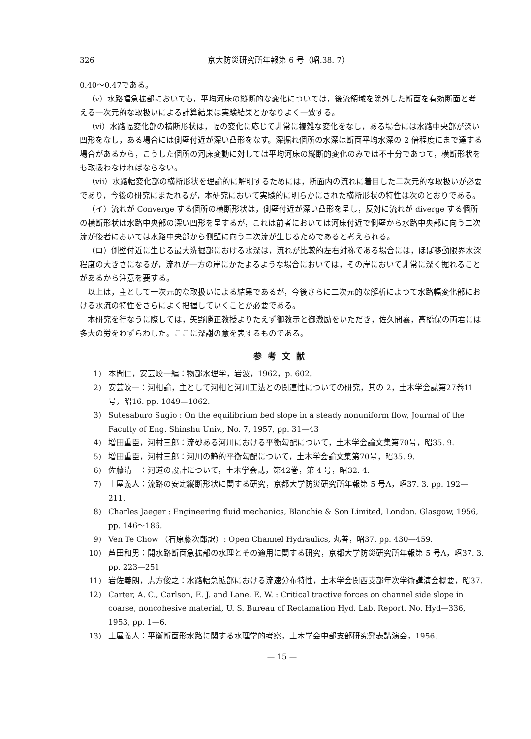326 京大防災研究所年報第 6 号（昭.38. 7）
0.40〜0.47である。
（v）水路幅急拡部においても，平均河床の縦断的な変化については，後流領域を除外した断面を有効断面と考える一次元的な取扱いによる計算結果は実験結果とかなりよく一致する。
（vi）水路幅変化部の横断形状は，幅の変化に応じて非常に複雑な変化をなし，ある場合には水路中央部が深い凹形をなし，ある場合には側壁付近が深い凸形をなす。深掘れ個所の水深は断面平均水深の 2 倍程度にまで達する場合があるから，こうした個所の河床変動に対しては平均河床の縦断的変化のみでは不十分であつて，横断形状をも取扱わなければならない。
（vii）水路幅変化部の横断形状を理論的に解明するためには，断面内の流れに着目した二次元的な取扱いが必要であり，今後の研究にまたれるが，本研究において実験的に明らかにされた横断形状の特性は次のとおりである。
（イ）流れが Converge する個所の横断形状は，側壁付近が深い凸形を呈し，反対に流れが diverge する個所の横断形状は水路中央部の深い凹形を呈するが，これは前者においては河床付近で側壁から水路中央部に向う二次流が後者においては水路中央部から側壁に向う二次流が生じるためであると考えられる。
（ロ）側壁付近に生じる最大洗掘部における水深は，流れが比較的左右対称である場合には，ほぼ移動限界水深程度の大きさになるが，流れが一方の岸にかたよるような場合においては，その岸において非常に深く掘れることがあるから注意を要する。
以上は，主として一次元的な取扱いによる結果であるが，今後さらに二次元的な解析によつて水路幅変化部における水流の特性をさらによく把握していくことが必要である。
本研究を行なうに際しては，矢野勝正教授よりたえず御教示と御激励をいただき，佐久間襄，高橋保の両君には多大の労をわずらわした。ここに深謝の意を表するものである。
参考文献
1) 本間仁，安芸皎一編：物部水理学，岩波，1962，p. 602.
2) 安芸皎一：河相論，主として河相と河川工法との関連性についての研究，其の 2，土木学会誌第27巻11号，昭16. pp. 1049—1062.
3) Sutesaburo Sugio : On the equilibrium bed slope in a steady nonuniform flow, Journal of the Faculty of Eng. Shinshu Univ., No. 7, 1957, pp. 31—43
4) 増田重臣，河村三郎：流砂ある河川における平衡勾配について，土木学会論文集第70号，昭35. 9.
5) 増田重臣，河村三郎：河川の静的平衡勾配について，土木学会論文集第70号，昭35. 9.
6) 佐藤清一：河道の設計について，土木学会誌，第42巻，第 4 号，昭32. 4.
7) 土屋義人：流路の安定縦断形状に関する研究，京都大学防災研究所年報第 5 号A，昭37. 3. pp. 192—211.
8) Charles Jaeger : Engineering fluid mechanics, Blanchie & Son Limited, London. Glasgow, 1956, pp. 146〜186.
9) Ven Te Chow （石原藤次郎訳）: Open Channel Hydraulics, 丸善，昭37. pp. 430—459.
10) 芦田和男：開水路断面急拡部の水理とその適用に関する研究，京都大学防災研究所年報第 5 号A，昭37. 3. pp. 223—251
11) 岩佐義朗，志方俊之：水路幅急拡部における流速分布特性，土木学会関西支部年次学術講演会概要，昭37.
12) Carter, A. C., Carlson, E. J. and Lane, E. W. : Critical tractive forces on channel side slope in coarse, noncohesive material, U. S. Bureau of Reclamation Hyd. Lab. Report. No. Hyd—336, 1953, pp. 1—6.
13) 土屋義人：平衡断面形水路に関する水理学的考察，土木学会中部支部研究発表講演会，1956.
— 15 —